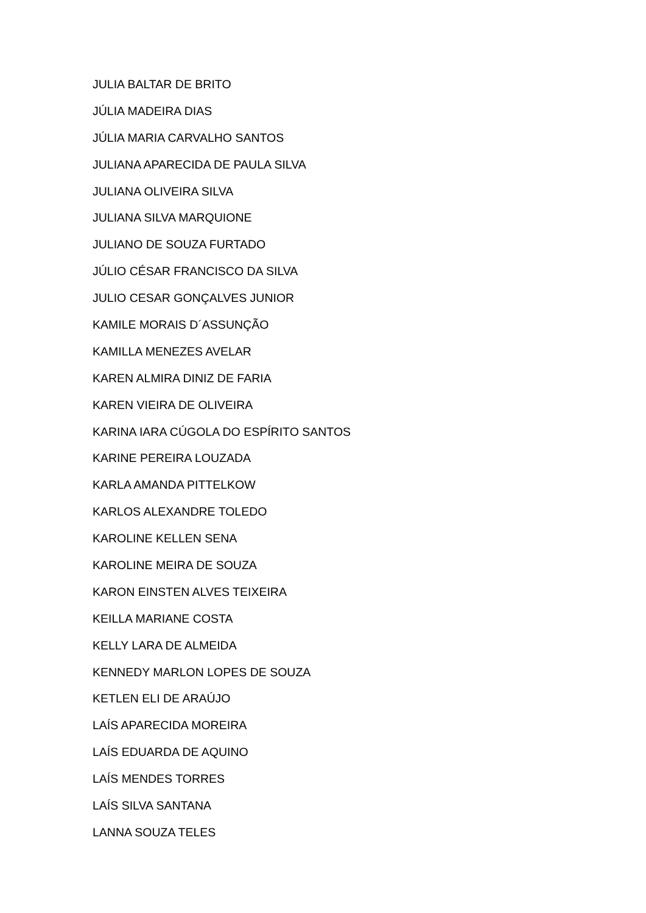JULIA BALTAR DE BRITO
JÚLIA MADEIRA DIAS
JÚLIA MARIA CARVALHO SANTOS
JULIANA APARECIDA DE PAULA SILVA
JULIANA OLIVEIRA SILVA
JULIANA SILVA MARQUIONE
JULIANO DE SOUZA FURTADO
JÚLIO CÉSAR FRANCISCO DA SILVA
JULIO CESAR GONÇALVES JUNIOR
KAMILE MORAIS D´ASSUNÇÃO
KAMILLA MENEZES AVELAR
KAREN ALMIRA DINIZ DE FARIA
KAREN VIEIRA DE OLIVEIRA
KARINA IARA CÚGOLA DO ESPÍRITO SANTOS
KARINE PEREIRA LOUZADA
KARLA AMANDA PITTELKOW
KARLOS ALEXANDRE TOLEDO
KAROLINE KELLEN SENA
KAROLINE MEIRA DE SOUZA
KARON EINSTEN ALVES TEIXEIRA
KEILLA MARIANE COSTA
KELLY LARA DE ALMEIDA
KENNEDY MARLON LOPES DE SOUZA
KETLEN ELI DE ARAÚJO
LAÍS APARECIDA MOREIRA
LAÍS EDUARDA DE AQUINO
LAÍS MENDES TORRES
LAÍS SILVA SANTANA
LANNA SOUZA TELES